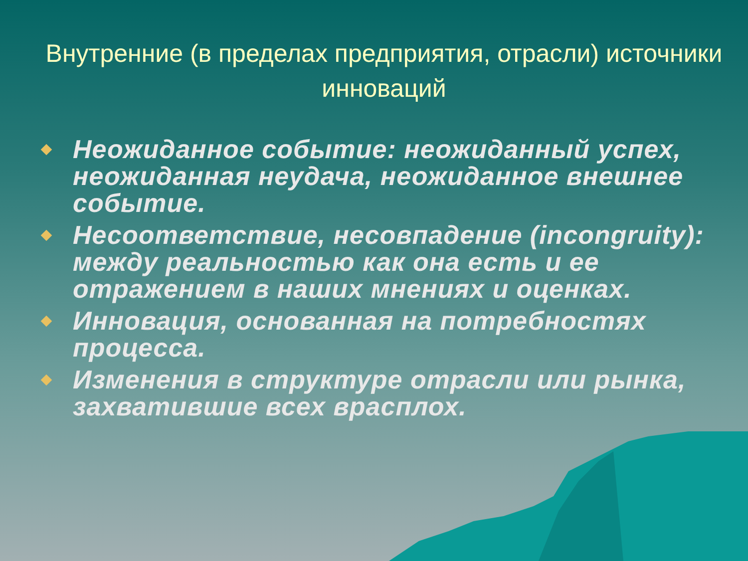Внутренние (в пределах предприятия, отрасли) источники инноваций
Неожиданное событие: неожиданный успех, неожиданная неудача, неожиданное внешнее событие.
Несоответствие, несовпадение (incongruity): между реальностью как она есть и ее отражением в наших мнениях и оценках.
Инновация, основанная на потребностях процесса.
Изменения в структуре отрасли или рынка, захватившие всех врасплох.